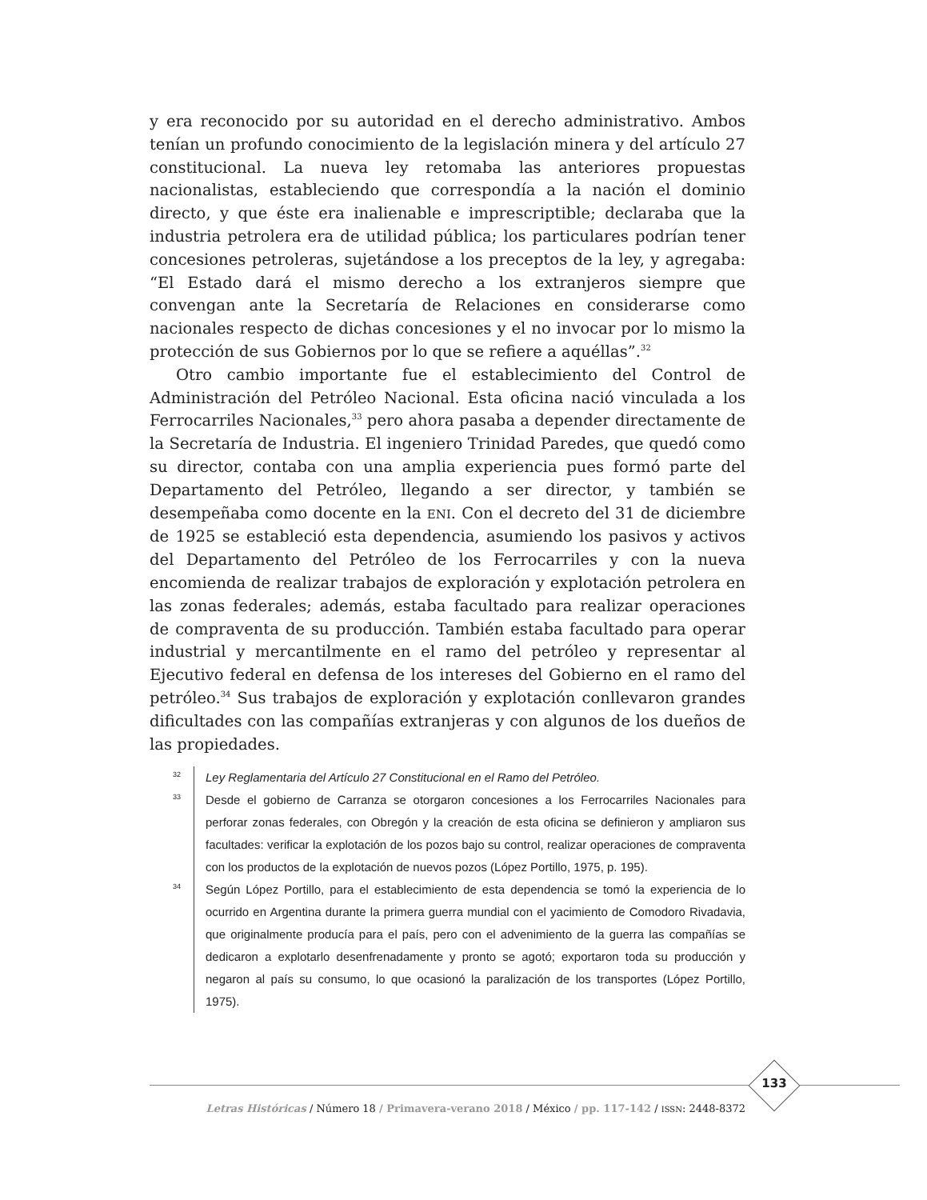y era reconocido por su autoridad en el derecho administrativo. Ambos tenían un profundo conocimiento de la legislación minera y del artículo 27 constitucional. La nueva ley retomaba las anteriores propuestas nacionalistas, estableciendo que correspondía a la nación el dominio directo, y que éste era inalienable e imprescriptible; declaraba que la industria petrolera era de utilidad pública; los particulares podrían tener concesiones petroleras, sujetándose a los preceptos de la ley, y agregaba: “El Estado dará el mismo derecho a los extranjeros siempre que convengan ante la Secretaría de Relaciones en considerarse como nacionales respecto de dichas concesiones y el no invocar por lo mismo la protección de sus Gobiernos por lo que se refiere a aquéllas”.<sup>32</sup>
Otro cambio importante fue el establecimiento del Control de Administración del Petróleo Nacional. Esta oficina nació vinculada a los Ferrocarriles Nacionales,<sup>33</sup> pero ahora pasaba a depender directamente de la Secretaría de Industria. El ingeniero Trinidad Paredes, que quedó como su director, contaba con una amplia experiencia pues formó parte del Departamento del Petróleo, llegando a ser director, y también se desempeñaba como docente en la ENI. Con el decreto del 31 de diciembre de 1925 se estableció esta dependencia, asumiendo los pasivos y activos del Departamento del Petróleo de los Ferrocarriles y con la nueva encomienda de realizar trabajos de exploración y explotación petrolera en las zonas federales; además, estaba facultado para realizar operaciones de compraventa de su producción. También estaba facultado para operar industrial y mercantilmente en el ramo del petróleo y representar al Ejecutivo federal en defensa de los intereses del Gobierno en el ramo del petróleo.<sup>34</sup> Sus trabajos de exploración y explotación conllevaron grandes dificultades con las compañías extranjeras y con algunos de los dueños de las propiedades.
32
Ley Reglamentaria del Artículo 27 Constitucional en el Ramo del Petróleo.
33
Desde el gobierno de Carranza se otorgaron concesiones a los Ferrocarriles Nacionales para perforar zonas federales, con Obregón y la creación de esta oficina se definieron y ampliaron sus facultades: verificar la explotación de los pozos bajo su control, realizar operaciones de compraventa con los productos de la explotación de nuevos pozos (López Portillo, 1975, p. 195).
34
Según López Portillo, para el establecimiento de esta dependencia se tomó la experiencia de lo ocurrido en Argentina durante la primera guerra mundial con el yacimiento de Comodoro Rivadavia, que originalmente producía para el país, pero con el advenimiento de la guerra las compañías se dedicaron a explotarlo desenfrenadamente y pronto se agotó; exportaron toda su producción y negaron al país su consumo, lo que ocasionó la paralización de los transportes (López Portillo, 1975).
133
Letras Históricas / Número 18 / Primavera-verano 2018 / México / pp. 117-142 / ISSN: 2448-8372